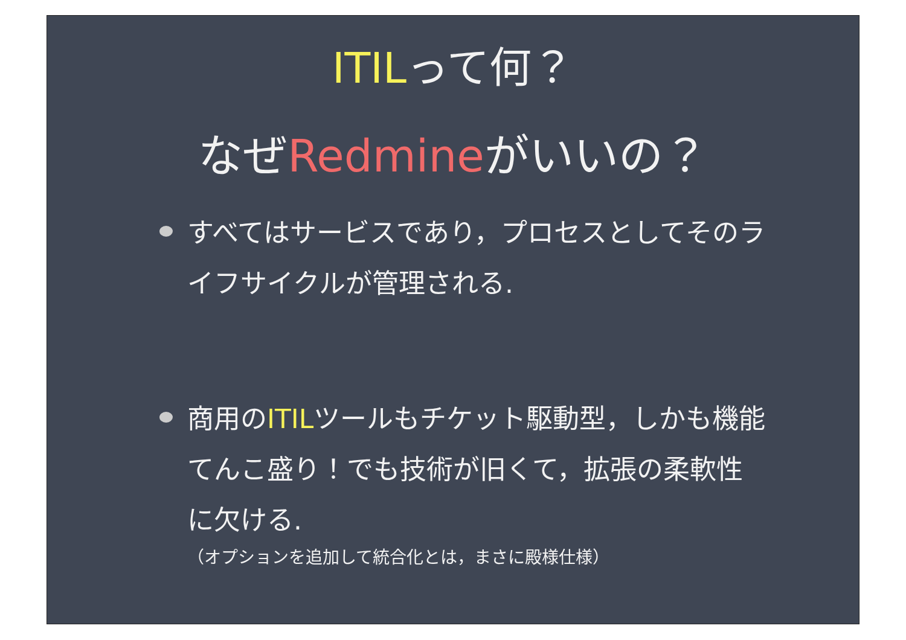ITILって何？
なぜRedmineがいいの？
すべてはサービスであり，プロセスとしてそのライフサイクルが管理される.
商用のITILツールもチケット駆動型，しかも機能てんこ盛り！でも技術が旧くて，拡張の柔軟性に欠ける.
（オプションを追加して統合化とは，まさに殿様仕様）